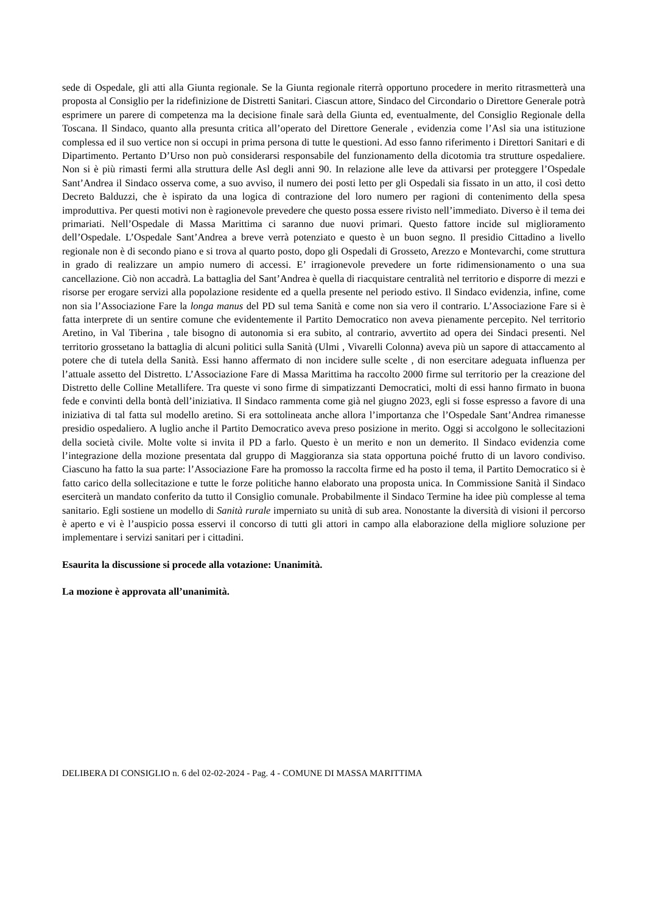sede di Ospedale, gli atti alla Giunta regionale. Se la Giunta regionale riterrà opportuno procedere in merito ritrasmetterà una proposta al Consiglio per la ridefinizione de Distretti Sanitari. Ciascun attore, Sindaco del Circondario o Direttore Generale potrà esprimere un parere di competenza ma la decisione finale sarà della Giunta ed, eventualmente, del Consiglio Regionale della Toscana. Il Sindaco, quanto alla presunta critica all’operato del Direttore Generale , evidenzia come l’Asl sia una istituzione complessa ed il suo vertice non si occupi in prima persona di tutte le questioni. Ad esso fanno riferimento i Direttori Sanitari e di Dipartimento. Pertanto D’Urso non può considerarsi responsabile del funzionamento della dicotomia tra strutture ospedaliere. Non si è più rimasti fermi alla struttura delle Asl degli anni 90. In relazione alle leve da attivarsi per proteggere l’Ospedale Sant’Andrea il Sindaco osserva come, a suo avviso, il numero dei posti letto per gli Ospedali sia fissato in un atto, il così detto Decreto Balduzzi, che è ispirato da una logica di contrazione del loro numero per ragioni di contenimento della spesa improduttiva. Per questi motivi non è ragionevole prevedere che questo possa essere rivisto nell’immediato. Diverso è il tema dei primariati. Nell’Ospedale di Massa Marittima ci saranno due nuovi primari. Questo fattore incide sul miglioramento dell’Ospedale. L’Ospedale Sant’Andrea a breve verrà potenziato e questo è un buon segno. Il presidio Cittadino a livello regionale non è di secondo piano e si trova al quarto posto, dopo gli Ospedali di Grosseto, Arezzo e Montevarchi, come struttura in grado di realizzare un ampio numero di accessi. E’ irragionevole prevedere un forte ridimensionamento o una sua cancellazione. Ciò non accadrà. La battaglia del Sant’Andrea è quella di riacquistare centralità nel territorio e disporre di mezzi e risorse per erogare servizi alla popolazione residente ed a quella presente nel periodo estivo. Il Sindaco evidenzia, infine, come non sia l’Associazione Fare la longa manus del PD sul tema Sanità e come non sia vero il contrario. L’Associazione Fare si è fatta interprete di un sentire comune che evidentemente il Partito Democratico non aveva pienamente percepito. Nel territorio Aretino, in Val Tiberina , tale bisogno di autonomia si era subito, al contrario, avvertito ad opera dei Sindaci presenti. Nel territorio grossetano la battaglia di alcuni politici sulla Sanità (Ulmi , Vivarelli Colonna) aveva più un sapore di attaccamento al potere che di tutela della Sanità. Essi hanno affermato di non incidere sulle scelte , di non esercitare adeguata influenza per l’attuale assetto del Distretto. L’Associazione Fare di Massa Marittima ha raccolto 2000 firme sul territorio per la creazione del Distretto delle Colline Metallifere. Tra queste vi sono firme di simpatizzanti Democratici, molti di essi hanno firmato in buona fede e convinti della bontà dell’iniziativa. Il Sindaco rammenta come già nel giugno 2023, egli si fosse espresso a favore di una iniziativa di tal fatta sul modello aretino. Si era sottolineata anche allora l’importanza che l’Ospedale Sant’Andrea rimanesse presidio ospedaliero. A luglio anche il Partito Democratico aveva preso posizione in merito. Oggi si accolgono le sollecitazioni della società civile. Molte volte si invita il PD a farlo. Questo è un merito e non un demerito. Il Sindaco evidenzia come l’integrazione della mozione presentata dal gruppo di Maggioranza sia stata opportuna poiché frutto di un lavoro condiviso. Ciascuno ha fatto la sua parte: l’Associazione Fare ha promosso la raccolta firme ed ha posto il tema, il Partito Democratico si è fatto carico della sollecitazione e tutte le forze politiche hanno elaborato una proposta unica. In Commissione Sanità il Sindaco eserciterà un mandato conferito da tutto il Consiglio comunale. Probabilmente il Sindaco Termine ha idee più complesse al tema sanitario. Egli sostiene un modello di Sanità rurale imperniato su unità di sub area. Nonostante la diversità di visioni il percorso è aperto e vi è l’auspicio possa esservi il concorso di tutti gli attori in campo alla elaborazione della migliore soluzione per implementare i servizi sanitari per i cittadini.
Esaurita la discussione si procede alla votazione: Unanimità.
La mozione è approvata all’unanimità.
DELIBERA DI CONSIGLIO n. 6 del 02-02-2024 - Pag. 4 - COMUNE DI MASSA MARITTIMA